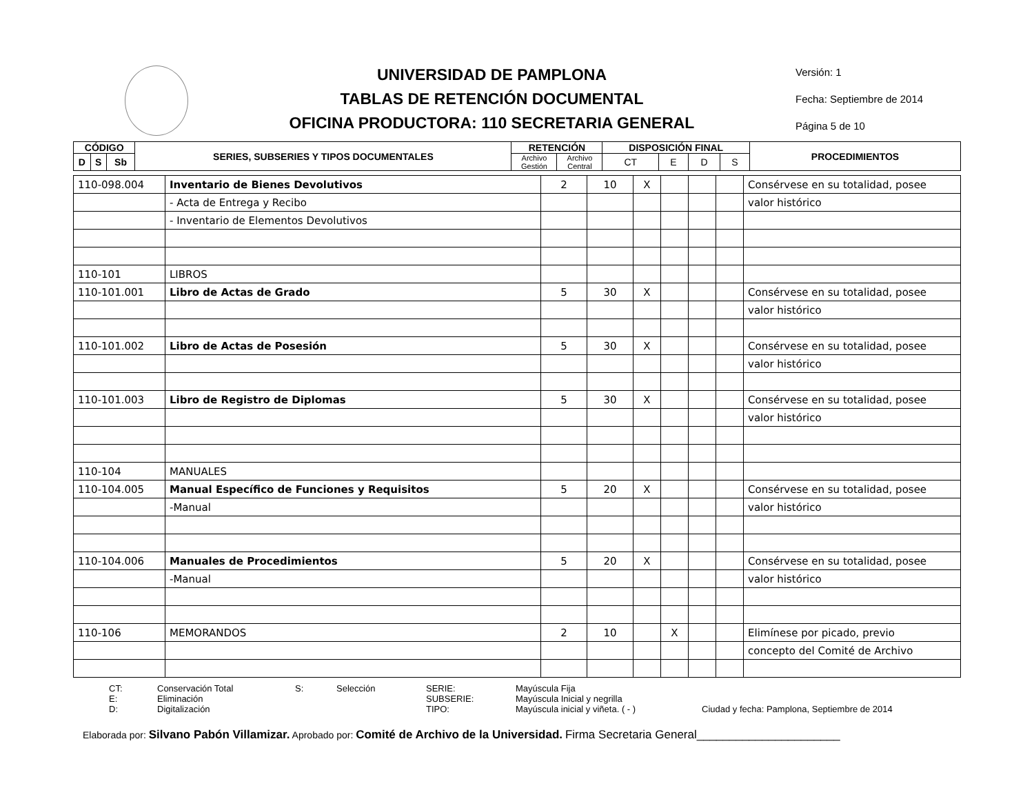UNIVERSIDAD DE PAMPLONA
TABLAS DE RETENCIÓN DOCUMENTAL
OFICINA PRODUCTORA: 110 SECRETARIA GENERAL
Versión: 1
Fecha: Septiembre de 2014
Página 5 de 10
| CÓDIGO | | | SERIES, SUBSERIES Y TIPOS DOCUMENTALES | RETENCIÓN | | DISPOSICIÓN FINAL | | | | PROCEDIMIENTOS |
| --- | --- | --- | --- | --- | --- | --- | --- | --- | --- | --- |
| D | S | Sb | | Archivo Gestión | Archivo Central | CT | E | D | S | |
| 110-098.004 | Inventario de Bienes Devolutivos | 2 | 10 | X | | | | Consérvese en su totalidad, posee |
| | - Acta de Entrega y Recibo | | | | | | | valor histórico |
| | - Inventario de Elementos Devolutivos | | | | | | | |
| 110-101 | LIBROS | | | | | | | |
| 110-101.001 | Libro de Actas de Grado | 5 | 30 | X | | | | Consérvese en su totalidad, posee |
| | | | | | | | | valor histórico |
| 110-101.002 | Libro de Actas de Posesión | 5 | 30 | X | | | | Consérvese en su totalidad, posee |
| | | | | | | | | valor histórico |
| 110-101.003 | Libro de Registro de Diplomas | 5 | 30 | X | | | | Consérvese en su totalidad, posee |
| | | | | | | | | valor histórico |
| 110-104 | MANUALES | | | | | | | |
| 110-104.005 | Manual Específico de Funciones y Requisitos | 5 | 20 | X | | | | Consérvese en su totalidad, posee |
| | -Manual | | | | | | | valor histórico |
| 110-104.006 | Manuales de Procedimientos | 5 | 20 | X | | | | Consérvese en su totalidad, posee |
| | -Manual | | | | | | | valor histórico |
| 110-106 | MEMORANDOS | 2 | 10 | | X | | | Elimínese por picado, previo |
| | | | | | | | | concepto del Comité de Archivo |
CT: Conservación Total S: Selección SERIE: Mayúscula Fija E: Eliminación SUBSERIE: Mayúscula Inicial y negrilla D: Digitalización TIPO: Mayúscula inicial y viñeta. ( - ) Ciudad y fecha: Pamplona, Septiembre de 2014
Elaborada por: Silvano Pabón Villamizar. Aprobado por: Comité de Archivo de la Universidad. Firma Secretaria General______________________